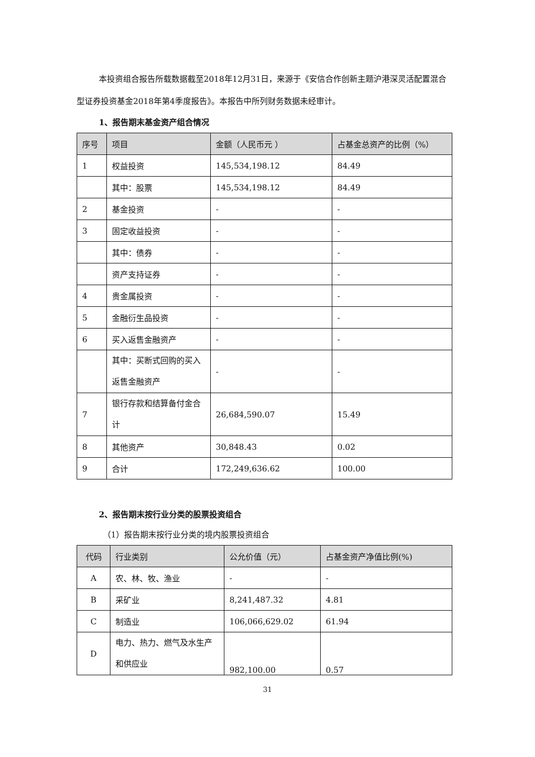本投资组合报告所载数据截至2018年12月31日，来源于《安信合作创新主题沪港深灵活配置混合型证券投资基金2018年第4季度报告》。本报告中所列财务数据未经审计。
1、报告期末基金资产组合情况
| 序号 | 项目 | 金额（人民币元 ） | 占基金总资产的比例（%） |
| --- | --- | --- | --- |
| 1 | 权益投资 | 145,534,198.12 | 84.49 |
| | 其中：股票 | 145,534,198.12 | 84.49 |
| 2 | 基金投资 | - | - |
| 3 | 固定收益投资 | - | - |
| | 其中：债券 | - | - |
| | 资产支持证券 | - | - |
| 4 | 贵金属投资 | - | - |
| 5 | 金融衍生品投资 | - | - |
| 6 | 买入返售金融资产 | - | - |
| | 其中：买断式回购的买入返售金融资产 | - | - |
| 7 | 银行存款和结算备付金合计 | 26,684,590.07 | 15.49 |
| 8 | 其他资产 | 30,848.43 | 0.02 |
| 9 | 合计 | 172,249,636.62 | 100.00 |
2、报告期末按行业分类的股票投资组合
（1）报告期末按行业分类的境内股票投资组合
| 代码 | 行业类别 | 公允价值（元） | 占基金资产净值比例(%) |
| --- | --- | --- | --- |
| A | 农、林、牧、渔业 | - | - |
| B | 采矿业 | 8,241,487.32 | 4.81 |
| C | 制造业 | 106,066,629.02 | 61.94 |
| D | 电力、热力、燃气及水生产和供应业 | 982,100.00 | 0.57 |
31